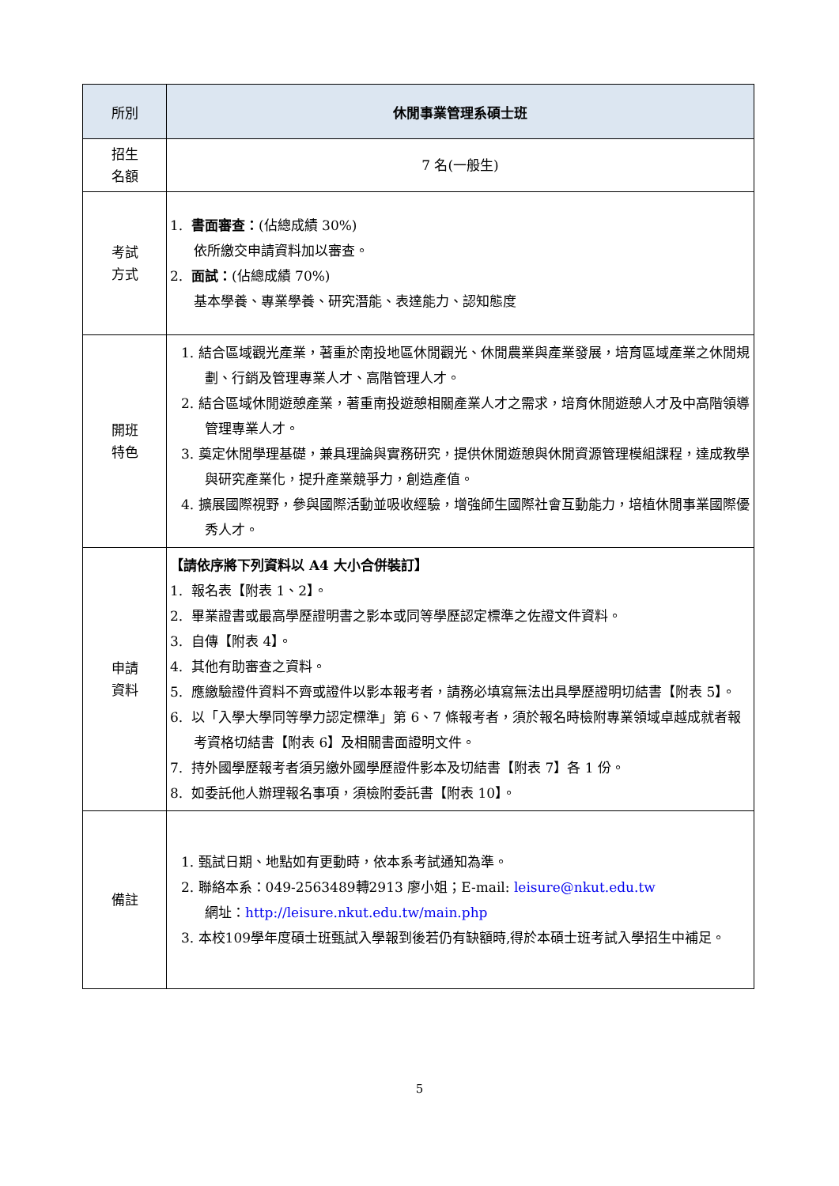| 所別 | 休閒事業管理系碩士班 |
| --- | --- |
| 招生 名額 | 7 名(一般生) |
| 考試 方式 | 1. 書面審查： (佔總成績 30%) 依所繳交申請資料加以審查。 2. 面試： (佔總成績 70%) 基本學養、專業學養、研究潛能、表達能力、認知態度 |
| 開班 特色 | 1. 結合區域觀光產業，著重於南投地區休閒觀光、休閒農業與產業發展，培育區域產業之休閒規劃、行銷及管理專業人才、高階管理人才。 2. 結合區域休閒遊憩產業，著重南投遊憩相關產業人才之需求，培育休閒遊憩人才及中高階領導管理專業人才。 3. 奠定休閒學理基礎，兼具理論與實務研究，提供休閒遊憩與休閒資源管理模組課程，達成教學與研究產業化，提升產業競爭力，創造產值。 4. 擴展國際視野，參與國際活動並吸收經驗，增強師生國際社會互動能力，培植休閒事業國際優秀人才。 |
| 申請 資料 | 【請依序將下列資料以 A4 大小合併裝訂】 1. 報名表【附表 1、2】。 2. 畢業證書或最高學歷證明書之影本或同等學歷認定標準之佐證文件資料。 3. 自傳【附表 4】。 4. 其他有助審查之資料。 5. 應繳驗證件資料不齊或證件以影本報考者，請務必填寫無法出具學歷證明切結書【附表 5】。 6. 以「入學大學同等學力認定標準」第 6、7 條報考者，須於報名時檢附專業領域卓越成就者報考資格切結書【附表 6】及相關書面證明文件。 7. 持外國學歷報考者須另繳外國學歷證件影本及切結書【附表 7】各 1 份。 8. 如委託他人辦理報名事項，須檢附委託書【附表 10】。 |
| 備註 | 1. 甄試日期、地點如有更動時，依本系考試通知為準。 2. 聯絡本系：049-2563489轉2913 廖小姐；E-mail: leisure@nkut.edu.tw 網址： http://leisure.nkut.edu.tw/main.php 3. 本校109學年度碩士班甄試入學報到後若仍有缺額時,得於本碩士班考試入學招生中補足。 |
5